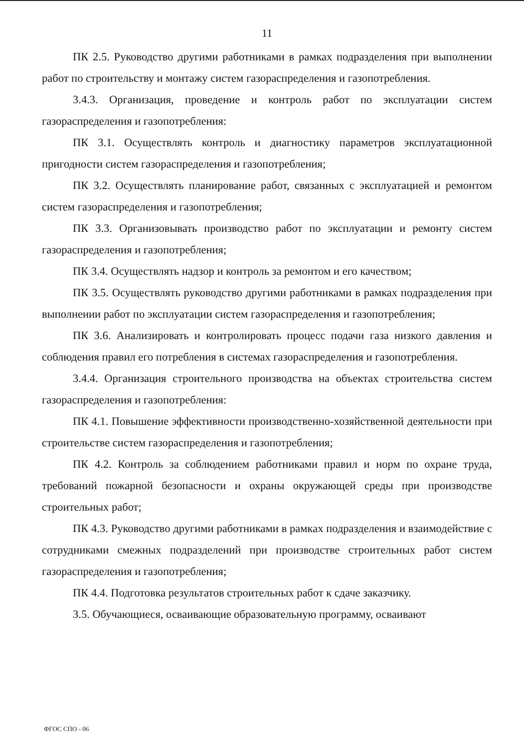11
ПК 2.5. Руководство другими работниками в рамках подразделения при выполнении работ по строительству и монтажу систем газораспределения и газопотребления.
3.4.3. Организация, проведение и контроль работ по эксплуатации систем газораспределения и газопотребления:
ПК 3.1. Осуществлять контроль и диагностику параметров эксплуатационной пригодности систем газораспределения и газопотребления;
ПК 3.2. Осуществлять планирование работ, связанных с эксплуатацией и ремонтом систем газораспределения и газопотребления;
ПК 3.3. Организовывать производство работ по эксплуатации и ремонту систем газораспределения и газопотребления;
ПК 3.4. Осуществлять надзор и контроль за ремонтом и его качеством;
ПК 3.5. Осуществлять руководство другими работниками в рамках подразделения при выполнении работ по эксплуатации систем газораспределения и газопотребления;
ПК 3.6. Анализировать и контролировать процесс подачи газа низкого давления и соблюдения правил его потребления в системах газораспределения и газопотребления.
3.4.4. Организация строительного производства на объектах строительства систем газораспределения и газопотребления:
ПК 4.1. Повышение эффективности производственно-хозяйственной деятельности при строительстве систем газораспределения и газопотребления;
ПК 4.2. Контроль за соблюдением работниками правил и норм по охране труда, требований пожарной безопасности и охраны окружающей среды при производстве строительных работ;
ПК 4.3. Руководство другими работниками в рамках подразделения и взаимодействие с сотрудниками смежных подразделений при производстве строительных работ систем газораспределения и газопотребления;
ПК 4.4. Подготовка результатов строительных работ к сдаче заказчику.
3.5. Обучающиеся, осваивающие образовательную программу, осваивают
ФГОС СПО - 06